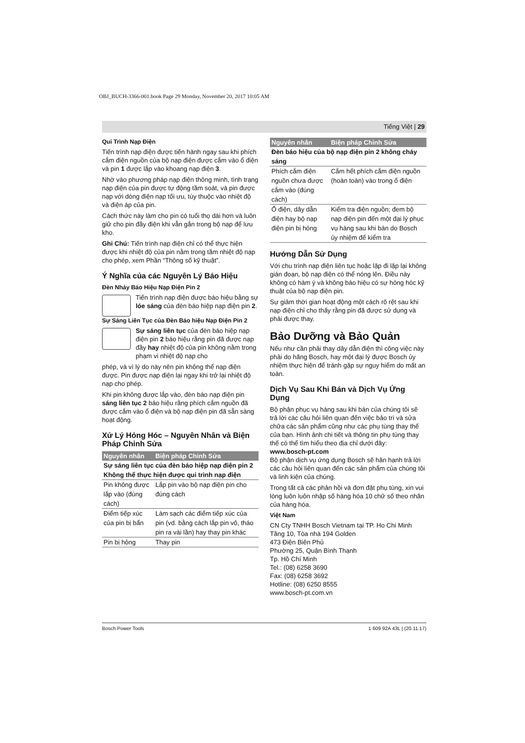OBJ_BUCH-3366-001.book Page 29 Monday, November 20, 2017 10:05 AM
Tiếng Việt | 29
Qui Trình Nạp Điện
Tiến trình nạp điện được tiến hành ngay sau khi phích cắm điện nguồn của bộ nạp điện được cắm vào ổ điện và pin 1 được lắp vào khoang nạp điện 3.
Nhờ vào phương pháp nạp điện thông minh, tình trạng nạp điện của pin được tự động tầm soát, và pin được nạp với dòng điện nạp tối ưu, tùy thuộc vào nhiệt độ và điện áp của pin.
Cách thức này làm cho pin có tuổi thọ dài hơn và luôn giữ cho pin đầy điện khi vẫn gắn trong bộ nạp để lưu kho.
Ghi Chú: Tiến trình nạp điện chỉ có thể thực hiện được khi nhiệt độ của pin nằm trong tầm nhiệt độ nạp cho phép, xem Phần “Thông số kỹ thuật”.
Ý Nghĩa của các Nguyên Lý Báo Hiệu
Đèn Nháy Báo Hiệu Nạp Điện Pin 2
Tiến trình nạp điện được báo hiệu bằng sự lóe sáng của đèn báo hiệp nạp điện pin 2.
Sự Sáng Liên Tục của Đèn Báo hiệu Nạp Điện Pin 2
Sự sáng liên tục của đèn báo hiệp nạp điện pin 2 báo hiệu rằng pin đã được nạp đầy hay nhiệt độ của pin không nằm trong phạm vi nhiệt độ nạp cho
phép, và vì lý do này nên pin không thể nạp điện được. Pin được nạp điện lại ngay khi trở lại nhiệt độ nạp cho phép.
Khi pin không được lắp vào, đèn báo nạp điện pin sáng liên tục 2 báo hiệu rằng phích cắm nguồn đã được cắm vào ổ điện và bộ nạp điện pin đã sẵn sàng hoạt động.
Xử Lý Hỏng Hóc – Nguyên Nhân và Biện Pháp Chỉnh Sửa
| Nguyên nhân | Biện pháp Chỉnh Sửa |
| --- | --- |
| Sự sáng liên tục của đèn báo hiệp nạp điện pin 2 | |
| Không thể thực hiện được qui trình nạp điện | |
| Pin không được lắp vào (đúng cách) | Lắp pin vào bộ nạp điện pin cho đúng cách |
| Điểm tiếp xúc của pin bị bẩn | Làm sạch các điểm tiếp xúc của pin (vd. bằng cách lắp pin vô, tháo pin ra vài lần) hay thay pin khác |
| Pin bị hỏng | Thay pin |
| Nguyên nhân | Biện pháp Chỉnh Sửa |
| --- | --- |
| Đèn báo hiệu của bộ nạp điện pin 2 không cháy sáng | |
| Phích cắm điện nguồn chưa được cắm vào (đúng cách) | Cắm hết phích cắm điện nguồn (hoàn toàn) vào trong ổ điện |
| Ổ điện, dây dẫn điện hay bộ nạp điện pin bị hỏng | Kiểm tra điện nguồn; đem bộ nạp điện pin đến một đại lý phục vụ hàng sau khi bán do Bosch ủy nhiệm để kiểm tra |
Hướng Dẫn Sử Dụng
Với chu trình nạp điện liên tục hoặc lặp đi lặp lại không gián đoạn, bộ nạp điện có thể nóng lên. Điều này không có hàm ý và không báo hiệu có sự hỏng hóc kỹ thuật của bộ nạp điện pin.
Sự giảm thời gian hoạt động một cách rõ rệt sau khi nạp điện chỉ cho thấy rằng pin đã được sử dụng và phải được thay.
Bảo Dưỡng và Bảo Quản
Nếu như cần phải thay dây dẫn điện thì công việc này phải do hãng Bosch, hay một đại lý được Bosch ủy nhiệm thực hiện để tránh gặp sự nguy hiểm do mất an toàn.
Dịch Vụ Sau Khi Bán và Dịch Vụ Ứng Dụng
Bộ phận phục vụ hàng sau khi bán của chúng tôi sẽ trả lời các câu hỏi liên quan đến việc bảo trì và sửa chữa các sản phẩm cũng như các phụ tùng thay thế của bạn. Hình ảnh chi tiết và thông tin phụ tùng thay thế có thể tìm hiểu theo địa chỉ dưới đây:
www.bosch-pt.com
Bộ phận dịch vụ ứng dụng Bosch sẽ hân hạnh trả lời các câu hỏi liên quan đến các sản phẩm của chúng tôi và linh kiện của chúng.
Trong tất cả các phản hồi và đơn đặt phụ tùng, xin vui lòng luôn luôn nhập số hàng hóa 10 chữ số theo nhãn của hàng hóa.
Việt Nam
CN Cty TNHH Bosch Vietnam tại TP. Ho Chi Minh
Tầng 10, Tòa nhà 194 Golden
473 Điện Biên Phủ
Phường 25, Quận Bình Thạnh
Tp. Hồ Chí Minh
Tel.: (08) 6258 3690
Fax: (08) 6258 3692
Hotline: (08) 6250 8555
www.bosch-pt.com.vn
Bosch Power Tools 1 609 92A 43L | (20.11.17)